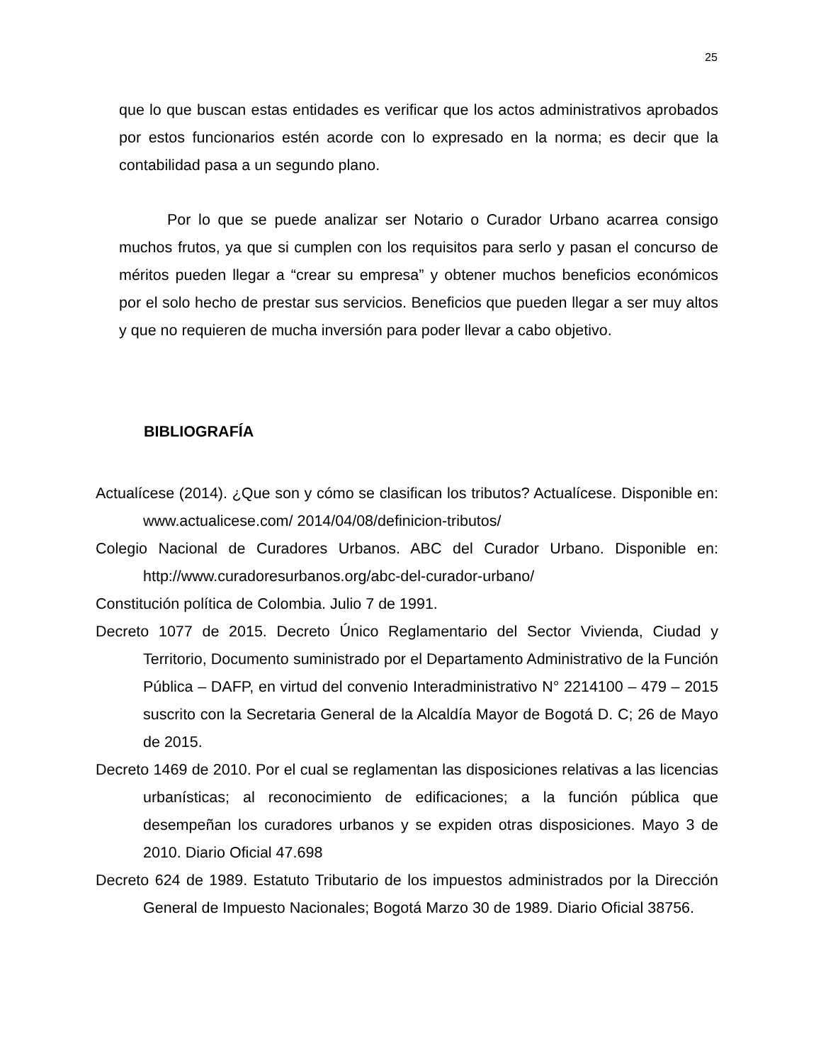25
que lo que buscan estas entidades es verificar que los actos administrativos aprobados por estos funcionarios estén acorde con lo expresado en la norma; es decir que la contabilidad pasa a un segundo plano.
Por lo que se puede analizar ser Notario o Curador Urbano acarrea consigo muchos frutos, ya que si cumplen con los requisitos para serlo y pasan el concurso de méritos pueden llegar a “crear su empresa” y obtener muchos beneficios económicos por el solo hecho de prestar sus servicios. Beneficios que pueden llegar a ser muy altos y que no requieren de mucha inversión para poder llevar a cabo objetivo.
BIBLIOGRAFÍA
Actualícese (2014). ¿Que son y cómo se clasifican los tributos? Actualícese. Disponible en: www.actualicese.com/ 2014/04/08/definicion-tributos/
Colegio Nacional de Curadores Urbanos. ABC del Curador Urbano. Disponible en: http://www.curadoresurbanos.org/abc-del-curador-urbano/
Constitución política de Colombia. Julio 7 de 1991.
Decreto 1077 de 2015. Decreto Único Reglamentario del Sector Vivienda, Ciudad y Territorio, Documento suministrado por el Departamento Administrativo de la Función Pública – DAFP, en virtud del convenio Interadministrativo N° 2214100 – 479 – 2015 suscrito con la Secretaria General de la Alcaldía Mayor de Bogotá D. C; 26 de Mayo de 2015.
Decreto 1469 de 2010. Por el cual se reglamentan las disposiciones relativas a las licencias urbanísticas; al reconocimiento de edificaciones; a la función pública que desempeñan los curadores urbanos y se expiden otras disposiciones. Mayo 3 de 2010. Diario Oficial 47.698
Decreto 624 de 1989. Estatuto Tributario de los impuestos administrados por la Dirección General de Impuesto Nacionales; Bogotá Marzo 30 de 1989. Diario Oficial 38756.